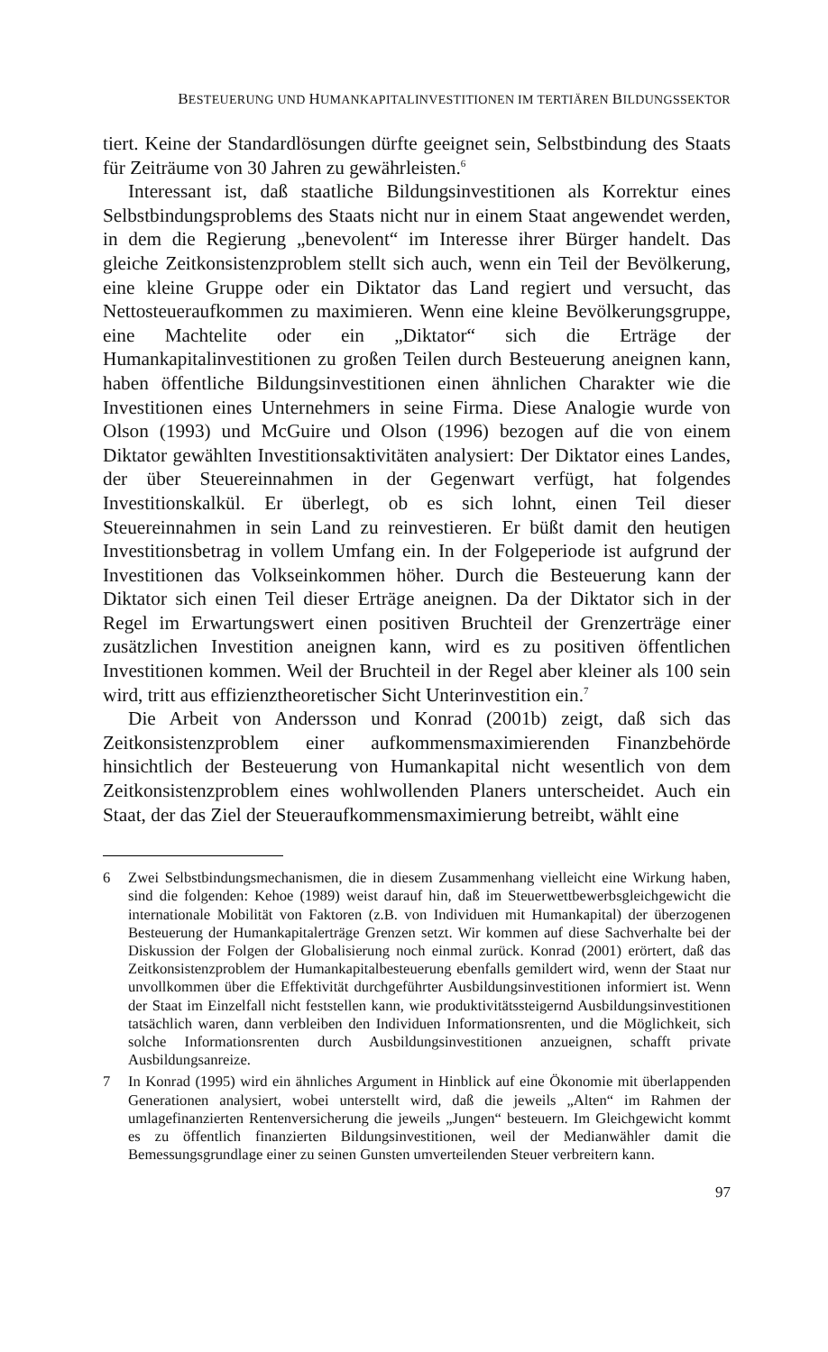BESTEUERUNG UND HUMANKAPITALINVESTITIONEN IM TERTIÄREN BILDUNGSSEKTOR
tiert. Keine der Standardlösungen dürfte geeignet sein, Selbstbindung des Staats für Zeiträume von 30 Jahren zu gewährleisten.<sup>6</sup>
Interessant ist, daß staatliche Bildungsinvestitionen als Korrektur eines Selbstbindungsproblems des Staats nicht nur in einem Staat angewendet werden, in dem die Regierung „benevolent“ im Interesse ihrer Bürger handelt. Das gleiche Zeitkonsistenzproblem stellt sich auch, wenn ein Teil der Bevölkerung, eine kleine Gruppe oder ein Diktator das Land regiert und versucht, das Nettosteueraufkommen zu maximieren. Wenn eine kleine Bevölkerungsgruppe, eine Machtelite oder ein „Diktator“ sich die Erträge der Humankapitalinvestitionen zu großen Teilen durch Besteuerung aneignen kann, haben öffentliche Bildungsinvestitionen einen ähnlichen Charakter wie die Investitionen eines Unternehmers in seine Firma. Diese Analogie wurde von Olson (1993) und McGuire und Olson (1996) bezogen auf die von einem Diktator gewählten Investitionsaktivitäten analysiert: Der Diktator eines Landes, der über Steuereinnahmen in der Gegenwart verfügt, hat folgendes Investitionskalkül. Er überlegt, ob es sich lohnt, einen Teil dieser Steuereinnahmen in sein Land zu reinvestieren. Er büßt damit den heutigen Investitionsbetrag in vollem Umfang ein. In der Folgeperiode ist aufgrund der Investitionen das Volkseinkommen höher. Durch die Besteuerung kann der Diktator sich einen Teil dieser Erträge aneignen. Da der Diktator sich in der Regel im Erwartungswert einen positiven Bruchteil der Grenzerträge einer zusätzlichen Investition aneignen kann, wird es zu positiven öffentlichen Investitionen kommen. Weil der Bruchteil in der Regel aber kleiner als 100 sein wird, tritt aus effizienztheoretischer Sicht Unterinvestition ein.<sup>7</sup>
Die Arbeit von Andersson und Konrad (2001b) zeigt, daß sich das Zeitkonsistenzproblem einer aufkommensmaximierenden Finanzbehörde hinsichtlich der Besteuerung von Humankapital nicht wesentlich von dem Zeitkonsistenzproblem eines wohlwollenden Planers unterscheidet. Auch ein Staat, der das Ziel der Steueraufkommensmaximierung betreibt, wählt eine
6 Zwei Selbstbindungsmechanismen, die in diesem Zusammenhang vielleicht eine Wirkung haben, sind die folgenden: Kehoe (1989) weist darauf hin, daß im Steuerwettbewerbsgleichgewicht die internationale Mobilität von Faktoren (z.B. von Individuen mit Humankapital) der überzogenen Besteuerung der Humankapitalerträge Grenzen setzt. Wir kommen auf diese Sachverhalte bei der Diskussion der Folgen der Globalisierung noch einmal zurück. Konrad (2001) erörtert, daß das Zeitkonsistenzproblem der Humankapitalbesteuerung ebenfalls gemildert wird, wenn der Staat nur unvollkommen über die Effektivität durchgeführter Ausbildungsinvestitionen informiert ist. Wenn der Staat im Einzelfall nicht feststellen kann, wie produktivitätssteigernd Ausbildungsinvestitionen tatsächlich waren, dann verbleiben den Individuen Informationsrenten, und die Möglichkeit, sich solche Informationsrenten durch Ausbildungsinvestitionen anzueignen, schafft private Ausbildungsanreize.
7 In Konrad (1995) wird ein ähnliches Argument in Hinblick auf eine Ökonomie mit überlappenden Generationen analysiert, wobei unterstellt wird, daß die jeweils „Alten“ im Rahmen der umlagefinanzierten Rentenversicherung die jeweils „Jungen“ besteuern. Im Gleichgewicht kommt es zu öffentlich finanzierten Bildungsinvestitionen, weil der Medianwähler damit die Bemessungsgrundlage einer zu seinen Gunsten umverteilenden Steuer verbreitern kann.
97